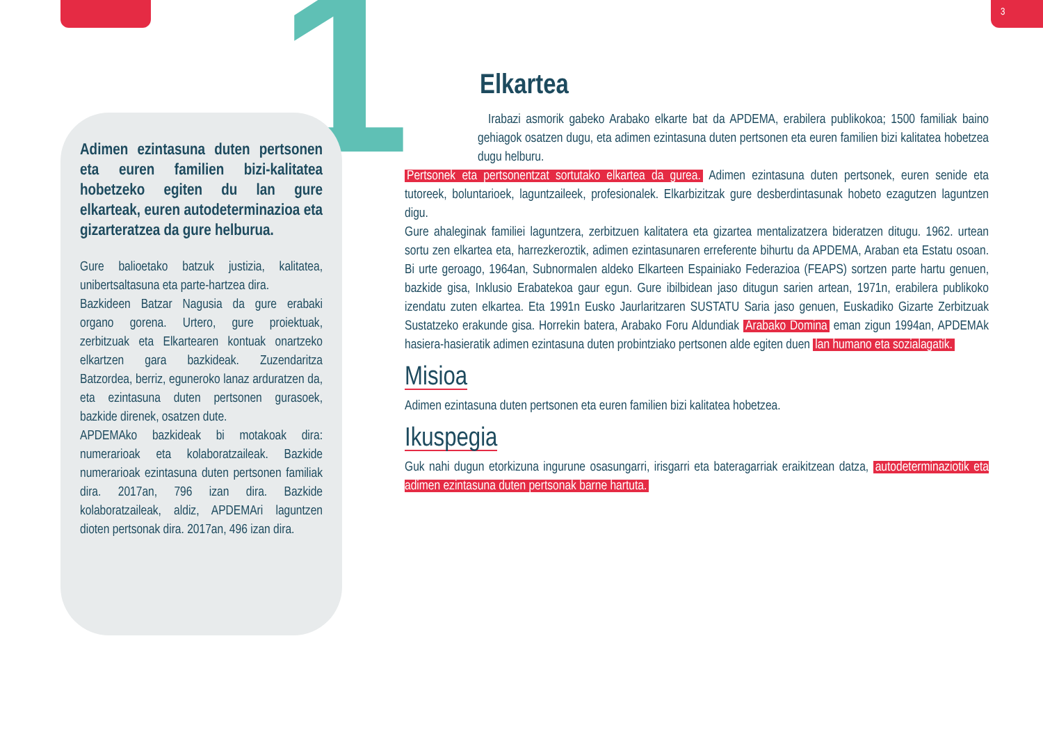3
1
Adimen ezintasuna duten pertsonen eta euren familien bizi-kalitatea hobetzeko egiten du lan gure elkarteak, euren autodeterminazioa eta gizarteratzea da gure helburua.
Gure balioetako batzuk justizia, kalitatea, unibertsaltasuna eta parte-hartzea dira.
Bazkideen Batzar Nagusia da gure erabaki organo gorena. Urtero, gure proiektuak, zerbitzuak eta Elkartearen kontuak onartzeko elkartzen gara bazkideak. Zuzendaritza Batzordea, berriz, eguneroko lanaz arduratzen da, eta ezintasuna duten pertsonen gurasoek, bazkide direnek, osatzen dute.
APDEMAko bazkideak bi motakoak dira: numerarioak eta kolaboratzaileak. Bazkide numerarioak ezintasuna duten pertsonen familiak dira. 2017an, 796 izan dira. Bazkide kolaboratzaileak, aldiz, APDEMAri laguntzen dioten pertsonak dira. 2017an, 496 izan dira.
Elkartea
Irabazi asmorik gabeko Arabako elkarte bat da APDEMA, erabilera publikokoa; 1500 familiak baino gehiagok osatzen dugu, eta adimen ezintasuna duten pertsonen eta euren familien bizi kalitatea hobetzea dugu helburu.
Pertsonek eta pertsonentzat sortutako elkartea da gurea. Adimen ezintasuna duten pertsonek, euren senide eta tutoreek, boluntarioek, laguntzaileek, profesionalek. Elkarbizitzak gure desberdintasunak hobeto ezagutzen laguntzen digu.
Gure ahaleginak familiei laguntzera, zerbitzuen kalitatera eta gizartea mentalizatzera bideratzen ditugu. 1962. urtean sortu zen elkartea eta, harrezkeroztik, adimen ezintasunaren erreferente bihurtu da APDEMA, Araban eta Estatu osoan. Bi urte geroago, 1964an, Subnormalen aldeko Elkarteen Espainiako Federazioa (FEAPS) sortzen parte hartu genuen, bazkide gisa, Inklusio Erabatekoa gaur egun. Gure ibilbidean jaso ditugun sarien artean, 1971n, erabilera publikoko izendatu zuten elkartea. Eta 1991n Eusko Jaurlaritzaren SUSTATU Saria jaso genuen, Euskadiko Gizarte Zerbitzuak Sustatzeko erakunde gisa. Horrekin batera, Arabako Foru Aldundiak Arabako Domina eman zigun 1994an, APDEMAk hasiera-hasieratik adimen ezintasuna duten probintziako pertsonen alde egiten duen lan humano eta sozialagatik.
Misioa
Adimen ezintasuna duten pertsonen eta euren familien bizi kalitatea hobetzea.
Ikuspegia
Guk nahi dugun etorkizuna ingurune osasungarri, irisgarri eta bateragarriak eraikitzean datza, autodeterminaziotik eta adimen ezintasuna duten pertsonak barne hartuta.